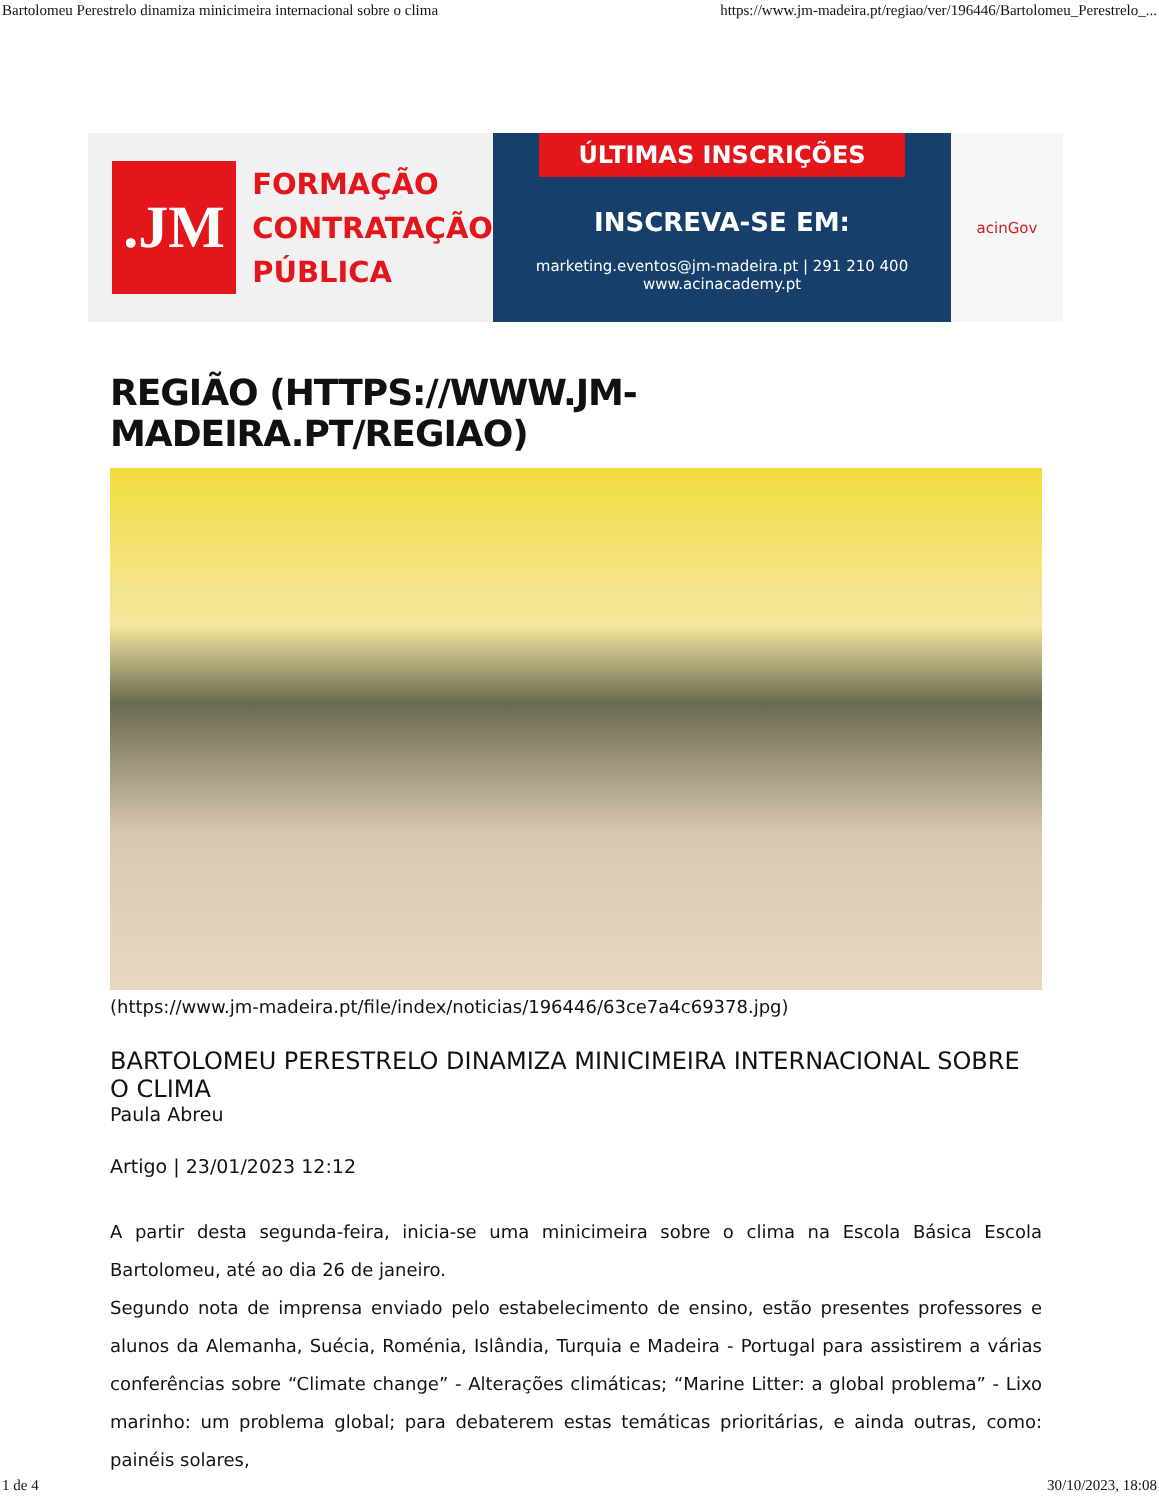Bartolomeu Perestrelo dinamiza minicimeira internacional sobre o clima https://www.jm-madeira.pt/regiao/ver/196446/Bartolomeu_Perestrelo_...
.JM
FORMAÇÃO
CONTRATAÇÃO
PÚBLICA
ÚLTIMAS INSCRIÇÕES
INSCREVA-SE EM:
marketing.eventos@jm-madeira.pt | 291 210 400
www.acinacademy.pt
acinGov
REGIÃO (HTTPS://WWW.JM-MADEIRA.PT/REGIAO)
(https://www.jm-madeira.pt/file/index/noticias/196446/63ce7a4c69378.jpg)
BARTOLOMEU PERESTRELO DINAMIZA MINICIMEIRA INTERNACIONAL SOBRE O CLIMA
Paula Abreu
Artigo | 23/01/2023 12:12
A partir desta segunda-feira, inicia-se uma minicimeira sobre o clima na Escola Básica Escola Bartolomeu, até ao dia 26 de janeiro.
Segundo nota de imprensa enviado pelo estabelecimento de ensino, estão presentes professores e alunos da Alemanha, Suécia, Roménia, Islândia, Turquia e Madeira - Portugal para assistirem a várias conferências sobre “Climate change” - Alterações climáticas; “Marine Litter: a global problema” - Lixo marinho: um problema global; para debaterem estas temáticas prioritárias, e ainda outras, como: painéis solares,
1 de 4 30/10/2023, 18:08